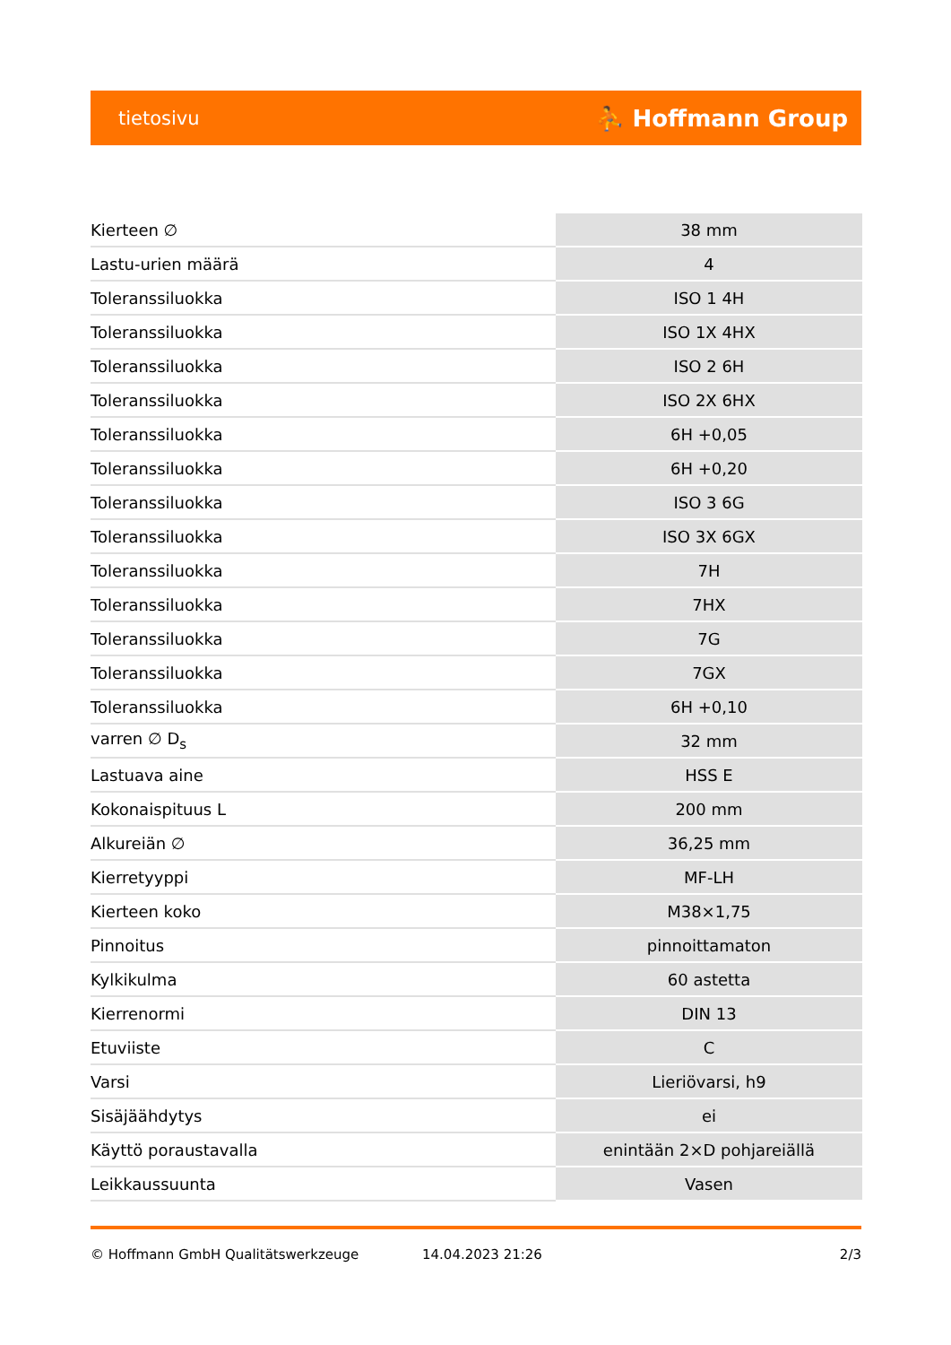tietosivu ⛹ Hoffmann Group
| Kierteen ∅ | 38 mm |
| Lastu-urien määrä | 4 |
| Toleranssiluokka | ISO 1 4H |
| Toleranssiluokka | ISO 1X 4HX |
| Toleranssiluokka | ISO 2 6H |
| Toleranssiluokka | ISO 2X 6HX |
| Toleranssiluokka | 6H +0,05 |
| Toleranssiluokka | 6H +0,20 |
| Toleranssiluokka | ISO 3 6G |
| Toleranssiluokka | ISO 3X 6GX |
| Toleranssiluokka | 7H |
| Toleranssiluokka | 7HX |
| Toleranssiluokka | 7G |
| Toleranssiluokka | 7GX |
| Toleranssiluokka | 6H +0,10 |
| varren ∅ D<sub>s</sub> | 32 mm |
| Lastuava aine | HSS E |
| Kokonaispituus L | 200 mm |
| Alkureiän ∅ | 36,25 mm |
| Kierretyyppi | MF-LH |
| Kierteen koko | M38×1,75 |
| Pinnoitus | pinnoittamaton |
| Kylkikulma | 60 astetta |
| Kierrenormi | DIN 13 |
| Etuviiste | C |
| Varsi | Lieriövarsi, h9 |
| Sisäjäähdytys | ei |
| Käyttö poraustavalla | enintään 2×D pohjareiällä |
| Leikkaussuunta | Vasen |
© Hoffmann GmbH Qualitätswerkzeuge 14.04.2023 21:26 2/3